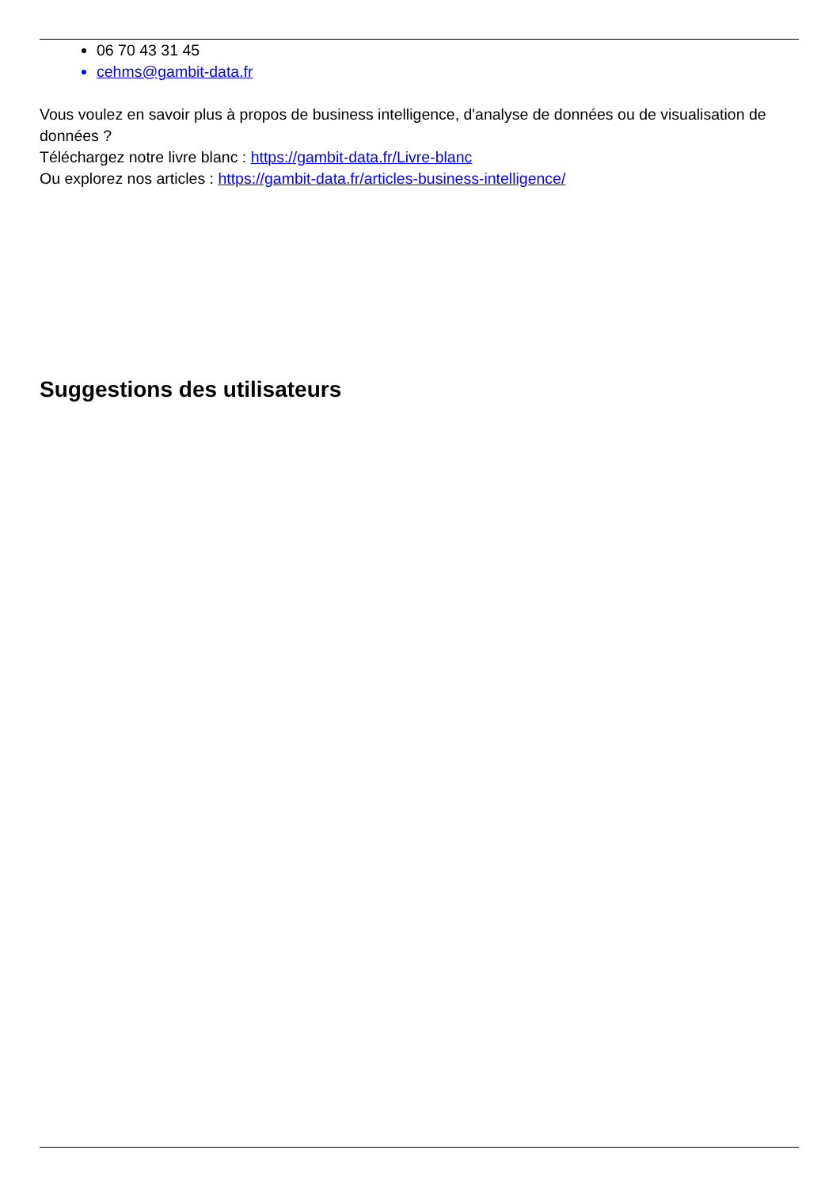06 70 43 31 45
cehms@gambit-data.fr
Vous voulez en savoir plus à propos de business intelligence, d'analyse de données ou de visualisation de données ?
Téléchargez notre livre blanc : https://gambit-data.fr/Livre-blanc
Ou explorez nos articles : https://gambit-data.fr/articles-business-intelligence/
Suggestions des utilisateurs